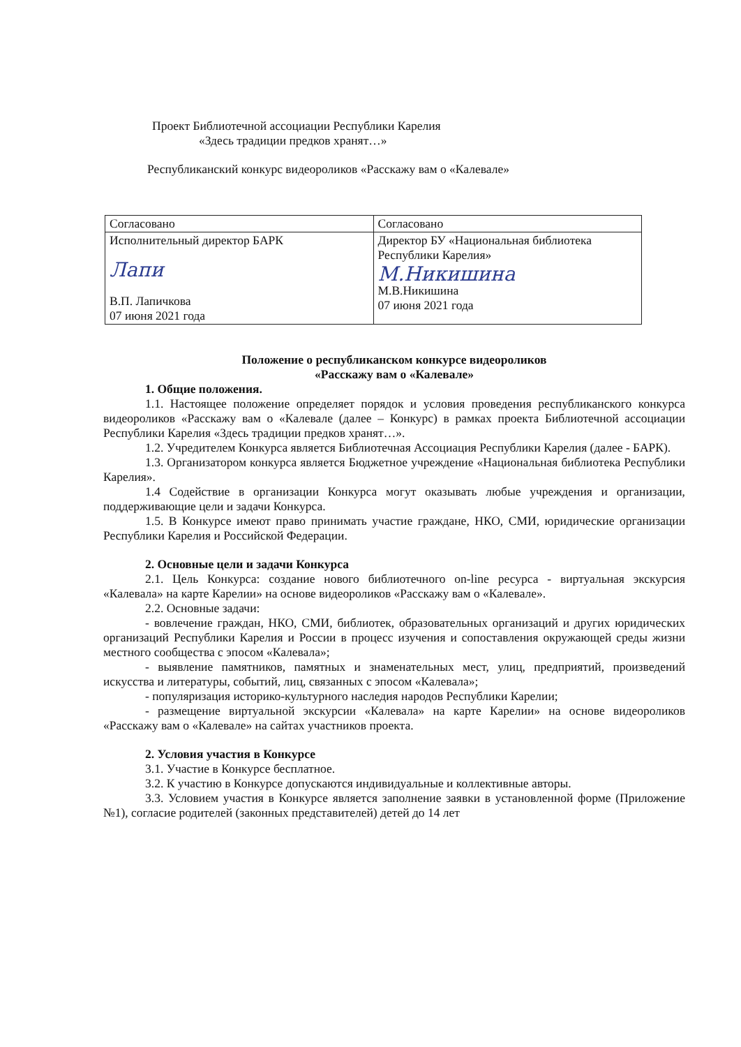Проект Библиотечной ассоциации Республики Карелия
«Здесь традиции предков хранят…»
Республиканский конкурс видеороликов «Расскажу вам о «Калевале»
| Согласовано | Согласовано |
| Исполнительный директор БАРК Лапи В.П. Лапичкова 07 июня 2021 года | Директор БУ «Национальная библиотека Республики Карелия» М.Никишина М.В.Никишина 07 июня 2021 года |
Положение о республиканском конкурсе видеороликов
«Расскажу вам о «Калевале»
1. Общие положения.
1.1. Настоящее положение определяет порядок и условия проведения республиканского конкурса видеороликов «Расскажу вам о «Калевале (далее – Конкурс) в рамках проекта Библиотечной ассоциации Республики Карелия «Здесь традиции предков хранят…».
1.2. Учредителем Конкурса является Библиотечная Ассоциация Республики Карелия (далее - БАРК).
1.3. Организатором конкурса является Бюджетное учреждение «Национальная библиотека Республики Карелия».
1.4 Содействие в организации Конкурса могут оказывать любые учреждения и организации, поддерживающие цели и задачи Конкурса.
1.5. В Конкурсе имеют право принимать участие граждане, НКО, СМИ, юридические организации Республики Карелия и Российской Федерации.
2. Основные цели и задачи Конкурса
2.1. Цель Конкурса: создание нового библиотечного on-line ресурса - виртуальная экскурсия «Калевала» на карте Карелии» на основе видеороликов «Расскажу вам о «Калевале».
2.2. Основные задачи:
- вовлечение граждан, НКО, СМИ, библиотек, образовательных организаций и других юридических организаций Республики Карелия и России в процесс изучения и сопоставления окружающей среды жизни местного сообщества с эпосом «Калевала»;
- выявление памятников, памятных и знаменательных мест, улиц, предприятий, произведений искусства и литературы, событий, лиц, связанных с эпосом «Калевала»;
- популяризация историко-культурного наследия народов Республики Карелии;
- размещение виртуальной экскурсии «Калевала» на карте Карелии» на основе видеороликов «Расскажу вам о «Калевале» на сайтах участников проекта.
2. Условия участия в Конкурсе
3.1. Участие в Конкурсе бесплатное.
3.2. К участию в Конкурсе допускаются индивидуальные и коллективные авторы.
3.3. Условием участия в Конкурсе является заполнение заявки в установленной форме (Приложение №1), согласие родителей (законных представителей) детей до 14 лет